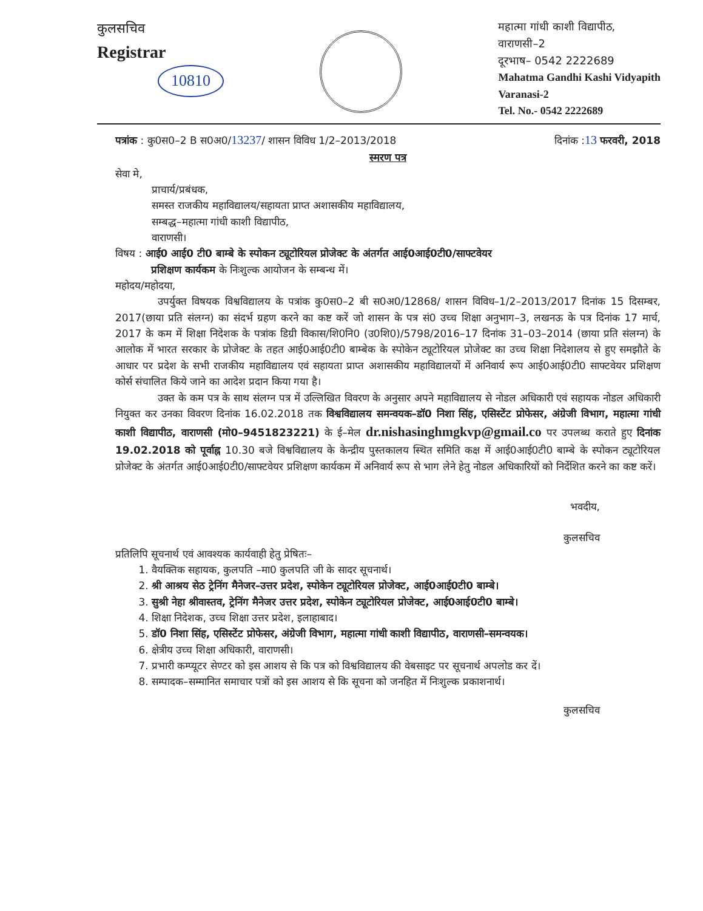कुलसचिव
Registrar
10810
महात्मा गांधी काशी विद्यापीठ,
वाराणसी–2
दूरभाष– 0542 2222689
Mahatma Gandhi Kashi Vidyapith
Varanasi-2
Tel. No.- 0542 2222689
पत्रांक : कु0स0–2 B स0अ0/13237/ शासन विविध 1/2–2013/2018 दिनांक :13 फरवरी, 2018
स्मरण पत्र
सेवा मे,
प्राचार्य/प्रबंधक,
समस्त राजकीय महाविद्यालय/सहायता प्राप्त अशासकीय महाविद्यालय,
सम्बद्ध–महात्मा गांधी काशी विद्यापीठ,
वाराणसी।
विषय : आई0 आई0 टी0 बाम्बे के स्पोकन ट्यूटोरियल प्रोजेक्ट के अंतर्गत आई0आई0टी0/साफ्टवेयर
प्रशिक्षण कार्यकम के निःशुल्क आयोजन के सम्बन्ध में।
महोदय/महोदया,
उपर्युक्त विषयक विश्वविद्यालय के पत्रांक कु0स0–2 बी स0अ0/12868/ शासन विविध–1/2–2013/2017 दिनांक 15 दिसम्बर, 2017(छाया प्रति संलग्न) का संदर्भ ग्रहण करने का कष्ट करें जो शासन के पत्र सं0 उच्च शिक्षा अनुभाग–3, लखनऊ के पत्र दिनांक 17 मार्च, 2017 के कम में शिक्षा निदेशक के पत्रांक डिग्री विकास/शि0नि0 (उ0शि0)/5798/2016–17 दिनांक 31–03–2014 (छाया प्रति संलग्न) के आलोक में भारत सरकार के प्रोजेक्ट के तहत आई0आई0टी0 बाम्बेक के स्पोकेन ट्यूटोरियल प्रोजेक्ट का उच्च शिक्षा निदेशालय से हुए समझौते के आधार पर प्रदेश के सभी राजकीय महाविद्यालय एवं सहायता प्राप्त अशासकीय महाविद्यालयों में अनिवार्य रूप आई0आई0टी0 साफ्टवेयर प्रशिक्षण कोर्स संचालित किये जाने का आदेश प्रदान किया गया है।
उक्त के कम पत्र के साथ संलग्न पत्र में उल्लिखित विवरण के अनुसार अपने महाविद्यालय से नोडल अधिकारी एवं सहायक नोडल अधिकारी नियुक्त कर उनका विवरण दिनांक 16.02.2018 तक विश्वविद्यालय समन्वयक–डॉ0 निशा सिंह, एसिस्टेंट प्रोफेसर, अंग्रेजी विभाग, महात्मा गांधी काशी विद्यापीठ, वाराणसी (मो0–9451823221) के ई–मेल dr.nishasinghmgkvp@gmail.co पर उपलब्ध कराते हुए दिनांक 19.02.2018 को पूर्वाह्न 10.30 बजे विश्वविद्यालय के केन्द्रीय पुस्तकालय स्थित समिति कक्ष में आई0आई0टी0 बाम्बे के स्पोकन ट्यूटोरियल प्रोजेक्ट के अंतर्गत आई0आई0टी0/साफ्टवेयर प्रशिक्षण कार्यकम में अनिवार्य रूप से भाग लेने हेतु नोडल अधिकारियों को निर्देशित करने का कष्ट करें।
भवदीय,
कुलसचिव
प्रतिलिपि सूचनार्थ एवं आवश्यक कार्यवाही हेतु प्रेषितः–
1. वैयक्तिक सहायक, कुलपति –मा0 कुलपति जी के सादर सूचनार्थ।
2. श्री आश्रय सेठ ट्रेनिंग मैनेजर–उत्तर प्रदेश, स्पोकेन ट्यूटोरियल प्रोजेक्ट, आई0आई0टी0 बाम्बे।
3. सुश्री नेहा श्रीवास्तव, ट्रेनिंग मैनेजर उत्तर प्रदेश, स्पोकेन ट्यूटोरियल प्रोजेक्ट, आई0आई0टी0 बाम्बे।
4. शिक्षा निदेशक, उच्च शिक्षा उत्तर प्रदेश, इलाहाबाद।
5. डॉ0 निशा सिंह, एसिस्टेंट प्रोफेसर, अंग्रेजी विभाग, महात्मा गांधी काशी विद्यापीठ, वाराणसी–समन्वयक।
6. क्षेत्रीय उच्च शिक्षा अधिकारी, वाराणसी।
7. प्रभारी कम्प्यूटर सेण्टर को इस आशय से कि पत्र को विश्वविद्यालय की वेबसाइट पर सूचनार्थ अपलोड कर दें।
8. सम्पादक–सम्मानित समाचार पत्रों को इस आशय से कि सूचना को जनहित में निःशुल्क प्रकाशनार्थ।
कुलसचिव